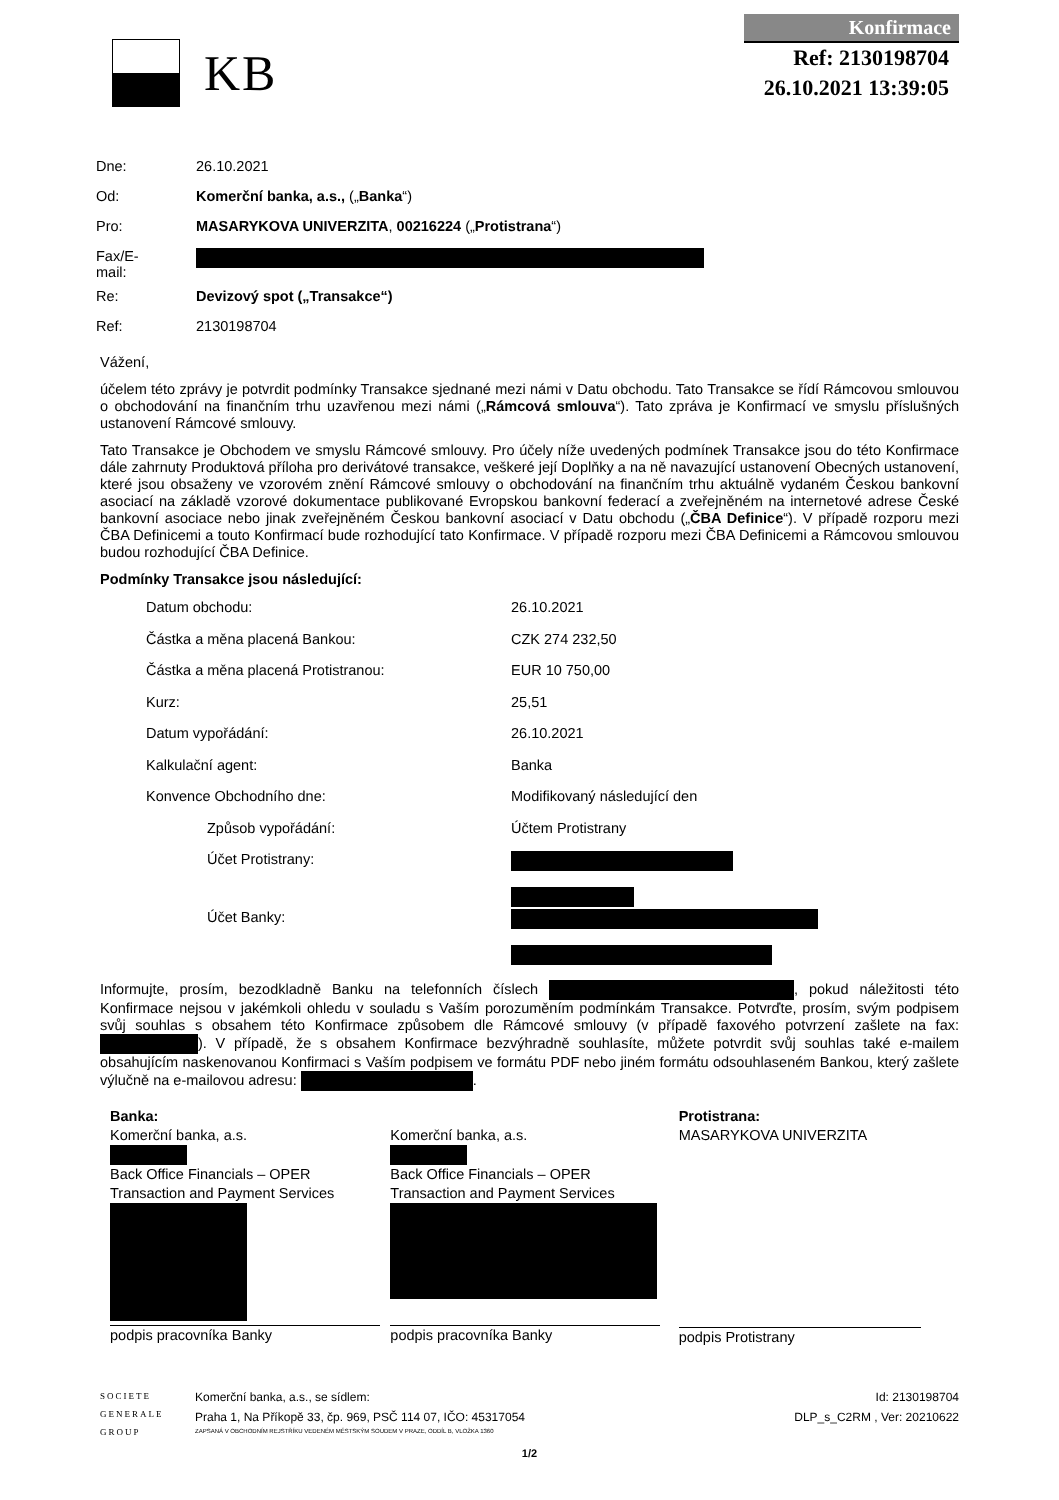KB
Konfirmace
Ref: 2130198704
26.10.2021 13:39:05
| Dne: | 26.10.2021 |
| Od: | Komerční banka, a.s., („ Banka “) |
| Pro: | MASARYKOVA UNIVERZITA , 00216224 („ Protistrana “) |
| Fax/E- mail: | |
| Re: | Devizový spot („Transakce“) |
| Ref: | 2130198704 |
Vážení,
účelem této zprávy je potvrdit podmínky Transakce sjednané mezi námi v Datu obchodu. Tato Transakce se řídí Rámcovou smlouvou o obchodování na finančním trhu uzavřenou mezi námi („Rámcová smlouva“). Tato zpráva je Konfirmací ve smyslu příslušných ustanovení Rámcové smlouvy.
Tato Transakce je Obchodem ve smyslu Rámcové smlouvy. Pro účely níže uvedených podmínek Transakce jsou do této Konfirmace dále zahrnuty Produktová příloha pro derivátové transakce, veškeré její Doplňky a na ně navazující ustanovení Obecných ustanovení, které jsou obsaženy ve vzorovém znění Rámcové smlouvy o obchodování na finančním trhu aktuálně vydaném Českou bankovní asociací na základě vzorové dokumentace publikované Evropskou bankovní federací a zveřejněném na internetové adrese České bankovní asociace nebo jinak zveřejněném Českou bankovní asociací v Datu obchodu („ČBA Definice“). V případě rozporu mezi ČBA Definicemi a touto Konfirmací bude rozhodující tato Konfirmace. V případě rozporu mezi ČBA Definicemi a Rámcovou smlouvou budou rozhodující ČBA Definice.
Podmínky Transakce jsou následující:
| Datum obchodu: | 26.10.2021 |
| Částka a měna placená Bankou: | CZK 274 232,50 |
| Částka a měna placená Protistranou: | EUR 10 750,00 |
| Kurz: | 25,51 |
| Datum vypořádání: | 26.10.2021 |
| Kalkulační agent: | Banka |
| Konvence Obchodního dne: | Modifikovaný následující den |
| Způsob vypořádání: | Účtem Protistrany |
| Účet Protistrany: | |
| Účet Banky: | |
Informujte, prosím, bezodkladně Banku na telefonních číslech , pokud náležitosti této Konfirmace nejsou v jakémkoli ohledu v souladu s Vaším porozuměním podmínkám Transakce. Potvrďte, prosím, svým podpisem svůj souhlas s obsahem této Konfirmace způsobem dle Rámcové smlouvy (v případě faxového potvrzení zašlete na fax: ). V případě, že s obsahem Konfirmace bezvýhradně souhlasíte, můžete potvrdit svůj souhlas také e-mailem obsahujícím naskenovanou Konfirmaci s Vaším podpisem ve formátu PDF nebo jiném formátu odsouhlaseném Bankou, který zašlete výlučně na e-mailovou adresu: .
Banka:
Komerční banka, a.s.
Back Office Financials – OPER
Transaction and Payment Services
podpis pracovníka Banky
Komerční banka, a.s.
Back Office Financials – OPER
Transaction and Payment Services
podpis pracovníka Banky
Protistrana:
MASARYKOVA UNIVERZITA
podpis Protistrany
SOCIETE
GENERALE
GROUP
Komerční banka, a.s., se sídlem:
Praha 1, Na Příkopě 33, čp. 969, PSČ 114 07, IČO: 45317054
ZAPSANÁ V OBCHODNÍM REJSTŘÍKU VEDENÉM MĚSTSKÝM SOUDEM V PRAZE, ODDÍL B, VLOŽKA 1360
Id: 2130198704
DLP_s_C2RM , Ver: 20210622
1/2